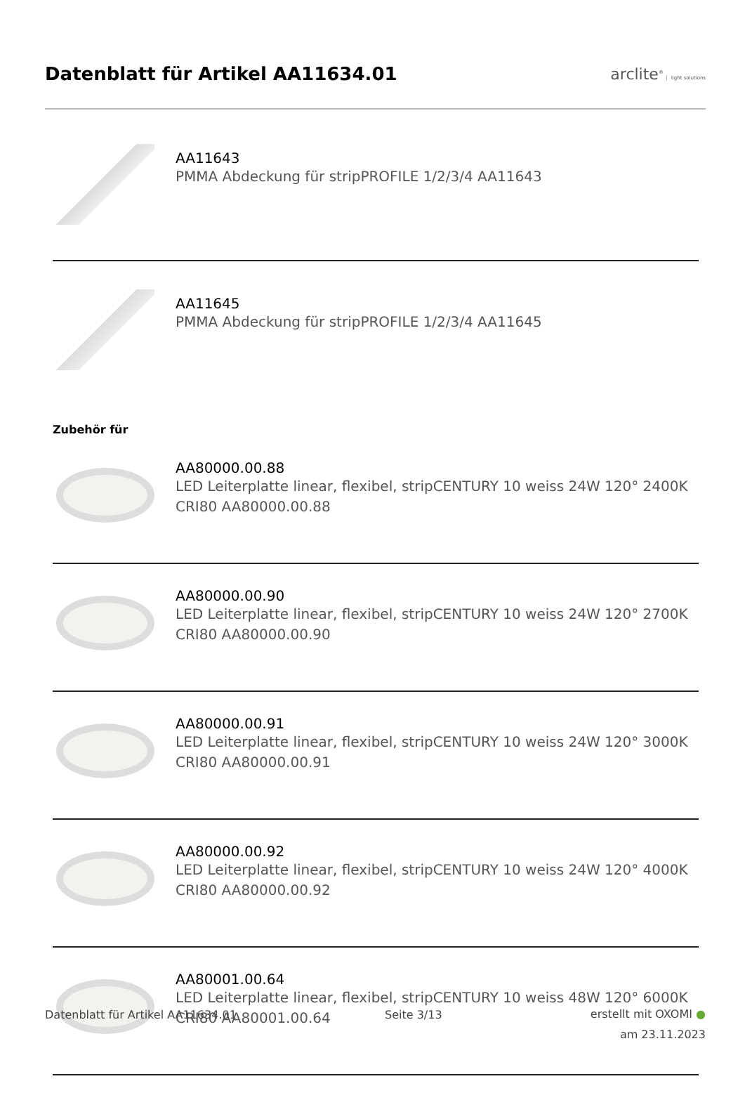Datenblatt für Artikel AA11634.01
arclite<sup>®</sup> light solutions
AA11643
PMMA Abdeckung für stripPROFILE 1/2/3/4 AA11643
AA11645
PMMA Abdeckung für stripPROFILE 1/2/3/4 AA11645
Zubehör für
AA80000.00.88
LED Leiterplatte linear, flexibel, stripCENTURY 10 weiss 24W 120° 2400K CRI80 AA80000.00.88
AA80000.00.90
LED Leiterplatte linear, flexibel, stripCENTURY 10 weiss 24W 120° 2700K CRI80 AA80000.00.90
AA80000.00.91
LED Leiterplatte linear, flexibel, stripCENTURY 10 weiss 24W 120° 3000K CRI80 AA80000.00.91
AA80000.00.92
LED Leiterplatte linear, flexibel, stripCENTURY 10 weiss 24W 120° 4000K CRI80 AA80000.00.92
AA80001.00.64
LED Leiterplatte linear, flexibel, stripCENTURY 10 weiss 48W 120° 6000K CRI80 AA80001.00.64
Datenblatt für Artikel AA11634.01
Seite 3/13
erstellt mit OXOMI ●
am 23.11.2023